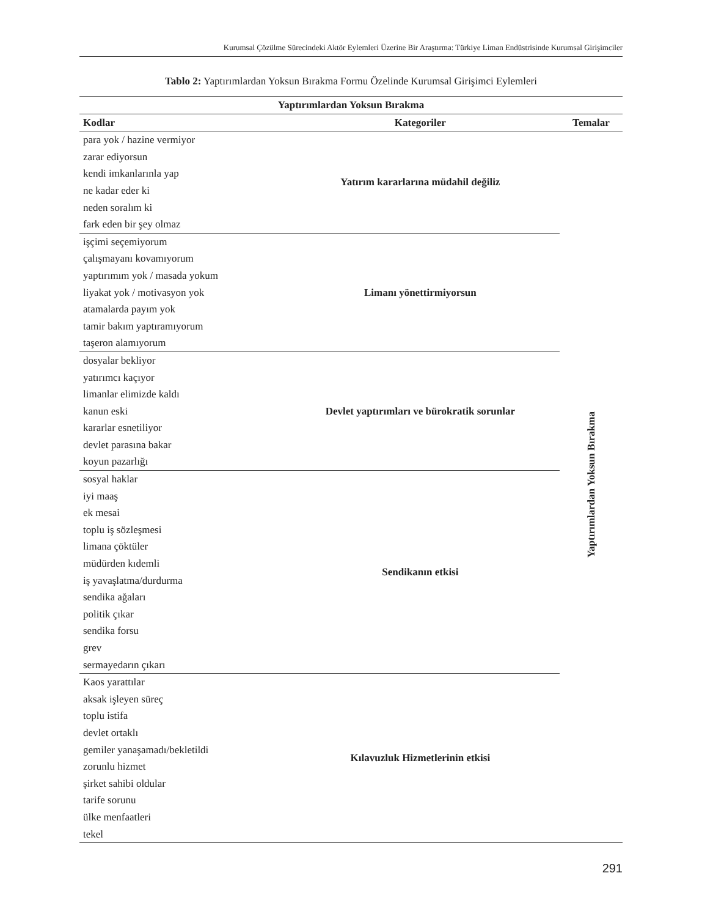Kurumsal Çözülme Sürecindeki Aktör Eylemleri Üzerine Bir Araştırma: Türkiye Liman Endüstrisinde Kurumsal Girişimciler
Tablo 2: Yaptırımlardan Yoksun Bırakma Formu Özelinde Kurumsal Girişimci Eylemleri
| Yaptırımlardan Yoksun Bırakma | | |
| --- | --- | --- |
| Kodlar | Kategoriler | Temalar |
| para yok / hazine vermiyor | Yatırım kararlarına müdahil değiliz | Yaptırımlardan Yoksun Bırakma |
| zarar ediyorsun | | |
| kendi imkanlarınla yap | | |
| ne kadar eder ki | | |
| neden soralım ki | | |
| fark eden bir şey olmaz | | |
| işçimi seçemiyorum | Limanı yönettirmiyorsun | |
| çalışmayanı kovamıyorum | | |
| yaptırımım yok / masada yokum | | |
| liyakat yok / motivasyon yok | | |
| atamalarda payım yok | | |
| tamir bakım yaptıramıyorum | | |
| taşeron alamıyorum | | |
| dosyalar bekliyor | Devlet yaptırımları ve bürokratik sorunlar | |
| yatırımcı kaçıyor | | |
| limanlar elimizde kaldı | | |
| kanun eski | | |
| kararlar esnetiliyor | | |
| devlet parasına bakar | | |
| koyun pazarlığı | | |
| sosyal haklar | Sendikanın etkisi | |
| iyi maaş | | |
| ek mesai | | |
| toplu iş sözleşmesi | | |
| limana çöktüler | | |
| müdürden kıdemli | | |
| iş yavaşlatma/durdurma | | |
| sendika ağaları | | |
| politik çıkar | | |
| sendika forsu | | |
| grev | | |
| sermayedarın çıkarı | | |
| Kaos yarattılar | Kılavuzluk Hizmetlerinin etkisi | |
| aksak işleyen süreç | | |
| toplu istifa | | |
| devlet ortaklı | | |
| gemiler yanaşamadı/bekletildi | | |
| zorunlu hizmet | | |
| şirket sahibi oldular | | |
| tarife sorunu | | |
| ülke menfaatleri | | |
| tekel | | |
291